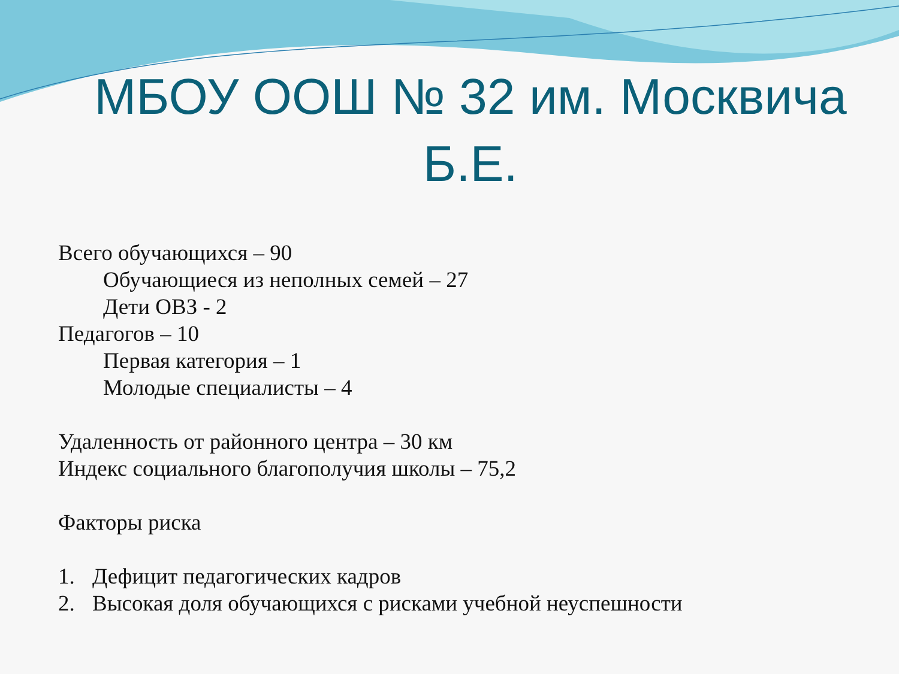МБОУ ООШ № 32 им. Москвича Б.Е.
Всего обучающихся – 90
Обучающиеся из неполных семей – 27
Дети ОВЗ - 2
Педагогов – 10
Первая категория – 1
Молодые специалисты – 4
Удаленность от районного центра – 30 км
Индекс социального благополучия школы – 75,2
Факторы риска
1. Дефицит педагогических кадров
2. Высокая доля обучающихся с рисками учебной неуспешности